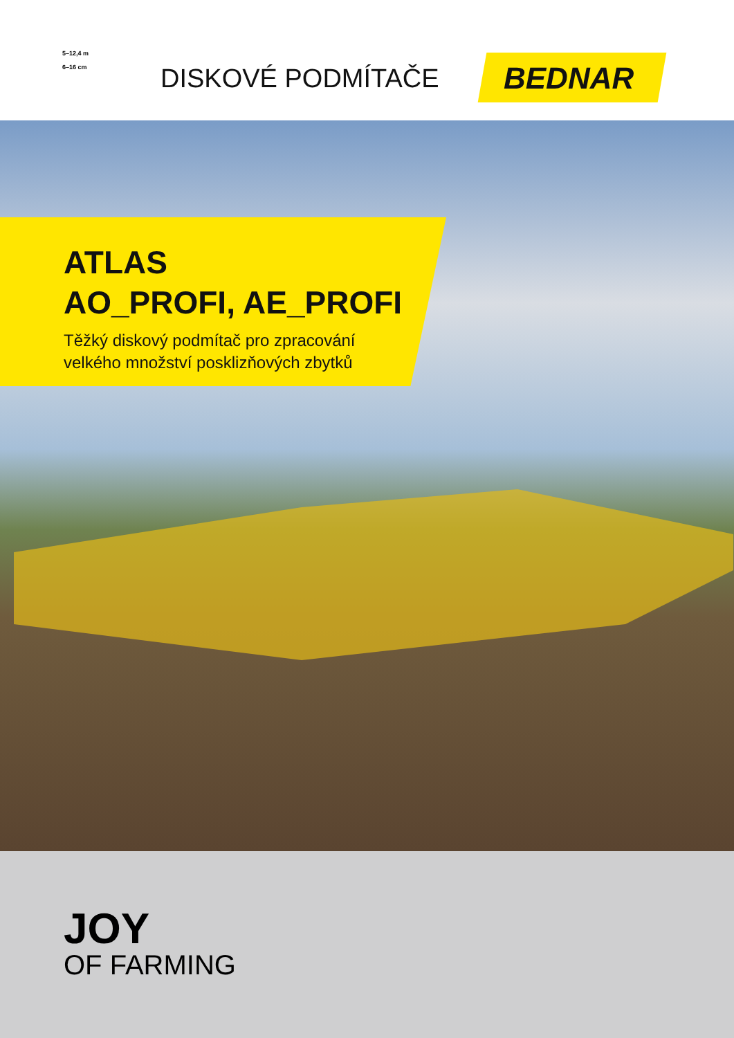5–12,4 m
6–16 cm
DISKOVÉ PODMÍTAČE BEDNAR
ATLAS
AO_PROFI, AE_PROFI
Těžký diskový podmítač pro zpracování
velkého množství posklizňových zbytků
JOY
OF FARMING